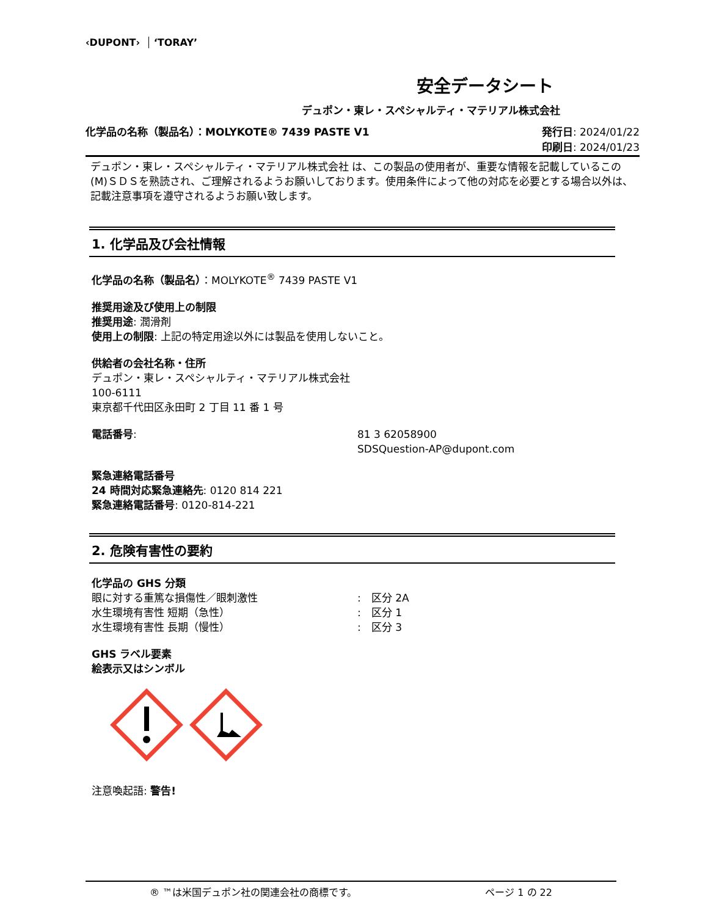‹DUPONT› ʻTORAYʼ
安全データシート
デュポン・東レ・スペシャルティ・マテリアル株式会社
化学品の名称（製品名）：MOLYKOTE® 7439 PASTE V1
発行日: 2024/01/22
印刷日: 2024/01/23
デュポン・東レ・スペシャルティ・マテリアル株式会社 は、この製品の使用者が、重要な情報を記載しているこの(M)ＳＤＳを熟読され、ご理解されるようお願いしております。使用条件によって他の対応を必要とする場合以外は、記載注意事項を遵守されるようお願い致します。
1. 化学品及び会社情報
化学品の名称（製品名）：MOLYKOTE<sup>®</sup> 7439 PASTE V1
推奨用途及び使用上の制限
推奨用途: 潤滑剤
使用上の制限: 上記の特定用途以外には製品を使用しないこと。
供給者の会社名称・住所
デュポン・東レ・スペシャルティ・マテリアル株式会社
100-6111
東京都千代田区永田町 2 丁目 11 番 1 号
電話番号: 81 3 62058900
SDSQuestion-AP@dupont.com
緊急連絡電話番号
24 時間対応緊急連絡先: 0120 814 221
緊急連絡電話番号: 0120-814-221
2. 危険有害性の要約
化学品の GHS 分類
眼に対する重篤な損傷性／眼刺激性:　区分 2A
水生環境有害性 短期（急性）:　区分 1
水生環境有害性 長期（慢性）:　区分 3
GHS ラベル要素
絵表示又はシンボル
注意喚起語: 警告!
® ™は米国デュポン社の関連会社の商標です。 ページ 1 の 22